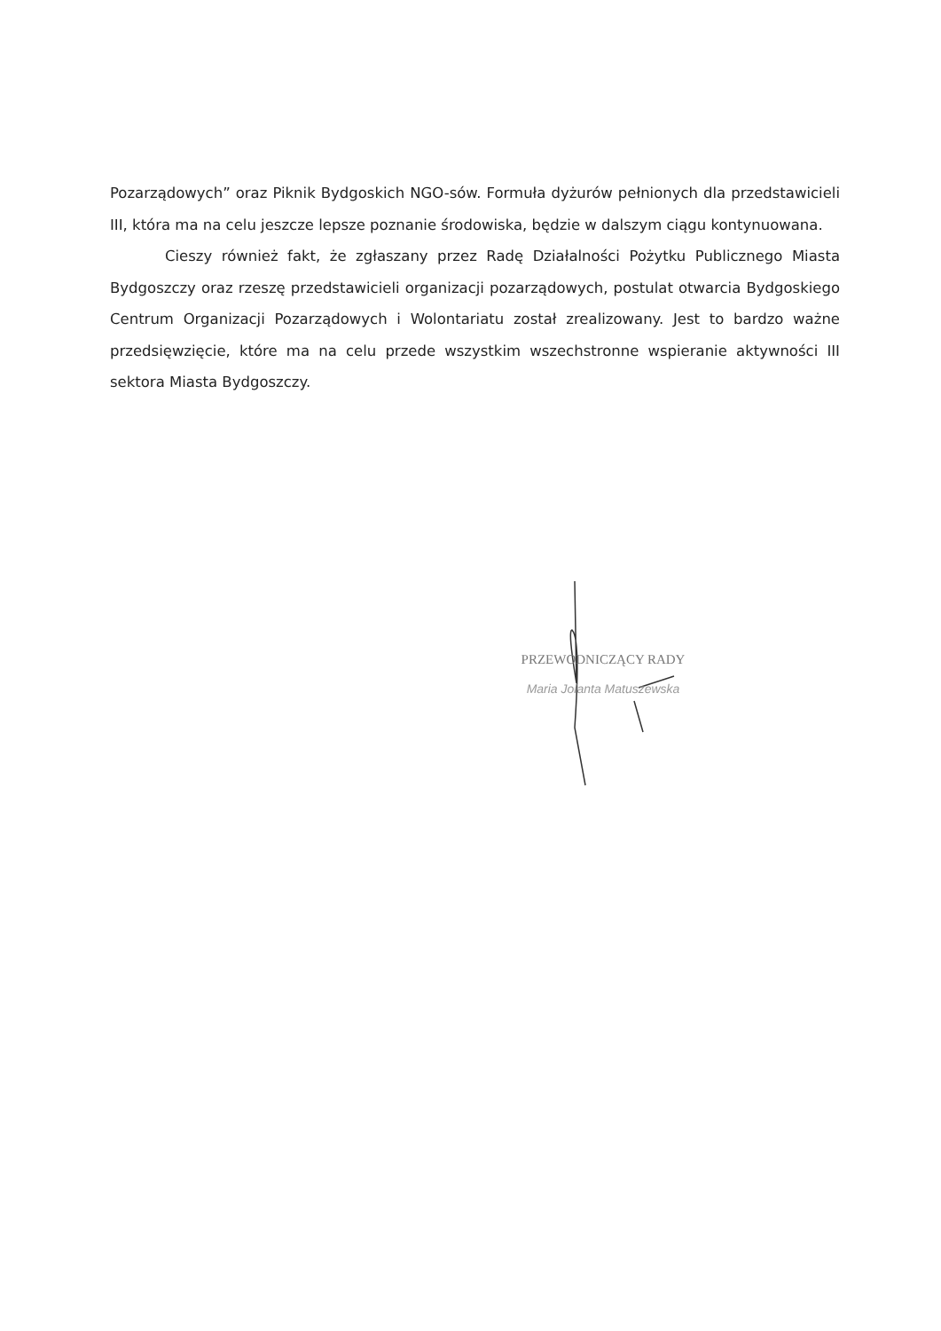Pozarządowych” oraz Piknik Bydgoskich NGO-sów. Formuła dyżurów pełnionych dla przedstawicieli III, która ma na celu jeszcze lepsze poznanie środowiska, będzie w dalszym ciągu kontynuowana.
Cieszy również fakt, że zgłaszany przez Radę Działalności Pożytku Publicznego Miasta Bydgoszczy oraz rzeszę przedstawicieli organizacji pozarządowych, postulat otwarcia Bydgoskiego Centrum Organizacji Pozarządowych i Wolontariatu został zrealizowany. Jest to bardzo ważne przedsięwzięcie, które ma na celu przede wszystkim wszechstronne wspieranie aktywności III sektora Miasta Bydgoszczy.
PRZEWODNICZĄCY RADY
Maria Jolanta Matuszewska